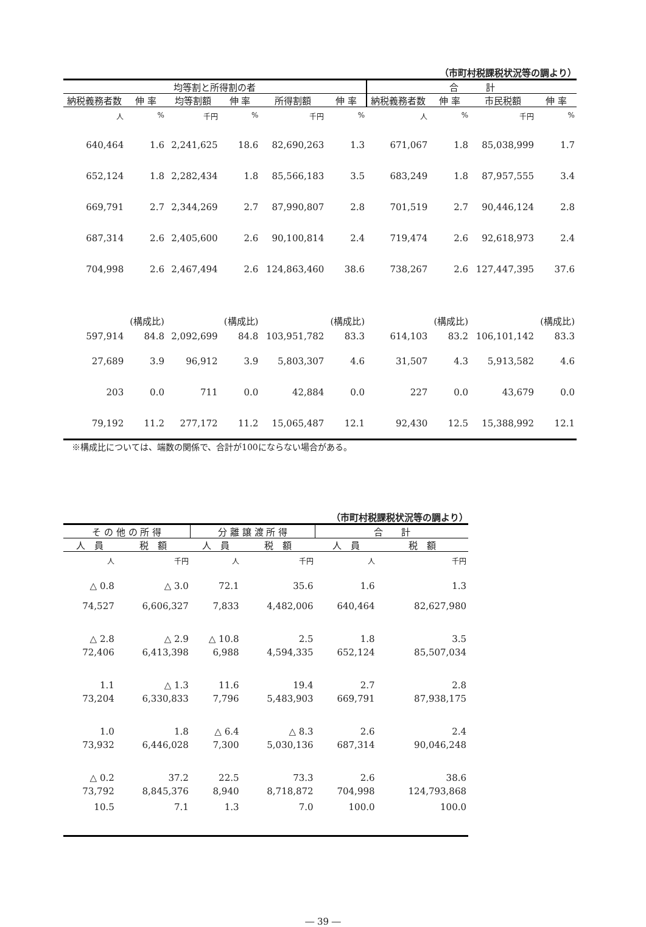（市町村税課税状況等の調より）
| 均等割と所得割の者 | | | | | | 合 計 | | | |
| --- | --- | --- | --- | --- | --- | --- | --- | --- | --- |
| 納税義務者数 | 伸 率 | 均等割額 | 伸 率 | 所得割額 | 伸 率 | 納税義務者数 | 伸 率 | 市民税額 | 伸 率 |
| 人 | % | 千円 | % | 千円 | % | 人 | % | 千円 | % |
| 640,464 | 1.6 | 2,241,625 | 18.6 | 82,690,263 | 1.3 | 671,067 | 1.8 | 85,038,999 | 1.7 |
| 652,124 | 1.8 | 2,282,434 | 1.8 | 85,566,183 | 3.5 | 683,249 | 1.8 | 87,957,555 | 3.4 |
| 669,791 | 2.7 | 2,344,269 | 2.7 | 87,990,807 | 2.8 | 701,519 | 2.7 | 90,446,124 | 2.8 |
| 687,314 | 2.6 | 2,405,600 | 2.6 | 90,100,814 | 2.4 | 719,474 | 2.6 | 92,618,973 | 2.4 |
| 704,998 | 2.6 | 2,467,494 | 2.6 | 124,863,460 | 38.6 | 738,267 | 2.6 | 127,447,395 | 37.6 |
| | (構成比) | | (構成比) | | (構成比) | | (構成比) | | (構成比) |
| 597,914 | 84.8 | 2,092,699 | 84.8 | 103,951,782 | 83.3 | 614,103 | 83.2 | 106,101,142 | 83.3 |
| 27,689 | 3.9 | 96,912 | 3.9 | 5,803,307 | 4.6 | 31,507 | 4.3 | 5,913,582 | 4.6 |
| 203 | 0.0 | 711 | 0.0 | 42,884 | 0.0 | 227 | 0.0 | 43,679 | 0.0 |
| 79,192 | 11.2 | 277,172 | 11.2 | 15,065,487 | 12.1 | 92,430 | 12.5 | 15,388,992 | 12.1 |
※構成比については、端数の関係で、合計が100にならない場合がある。
（市町村税課税状況等の調より）
| そ の 他 の 所 得 | | 分 離 譲 渡 所 得 | | 合 計 | |
| --- | --- | --- | --- | --- | --- |
| 人 員 | 税 額 | 人 員 | 税 額 | 人 員 | 税 額 |
| 人 | 千円 | 人 | 千円 | 人 | 千円 |
| △ 0.8 | △ 3.0 | 72.1 | 35.6 | 1.6 | 1.3 |
| 74,527 | 6,606,327 | 7,833 | 4,482,006 | 640,464 | 82,627,980 |
| △ 2.8 | △ 2.9 | △ 10.8 | 2.5 | 1.8 | 3.5 |
| 72,406 | 6,413,398 | 6,988 | 4,594,335 | 652,124 | 85,507,034 |
| 1.1 | △ 1.3 | 11.6 | 19.4 | 2.7 | 2.8 |
| 73,204 | 6,330,833 | 7,796 | 5,483,903 | 669,791 | 87,938,175 |
| 1.0 | 1.8 | △ 6.4 | △ 8.3 | 2.6 | 2.4 |
| 73,932 | 6,446,028 | 7,300 | 5,030,136 | 687,314 | 90,046,248 |
| △ 0.2 | 37.2 | 22.5 | 73.3 | 2.6 | 38.6 |
| 73,792 | 8,845,376 | 8,940 | 8,718,872 | 704,998 | 124,793,868 |
| 10.5 | 7.1 | 1.3 | 7.0 | 100.0 | 100.0 |
― 39 ―